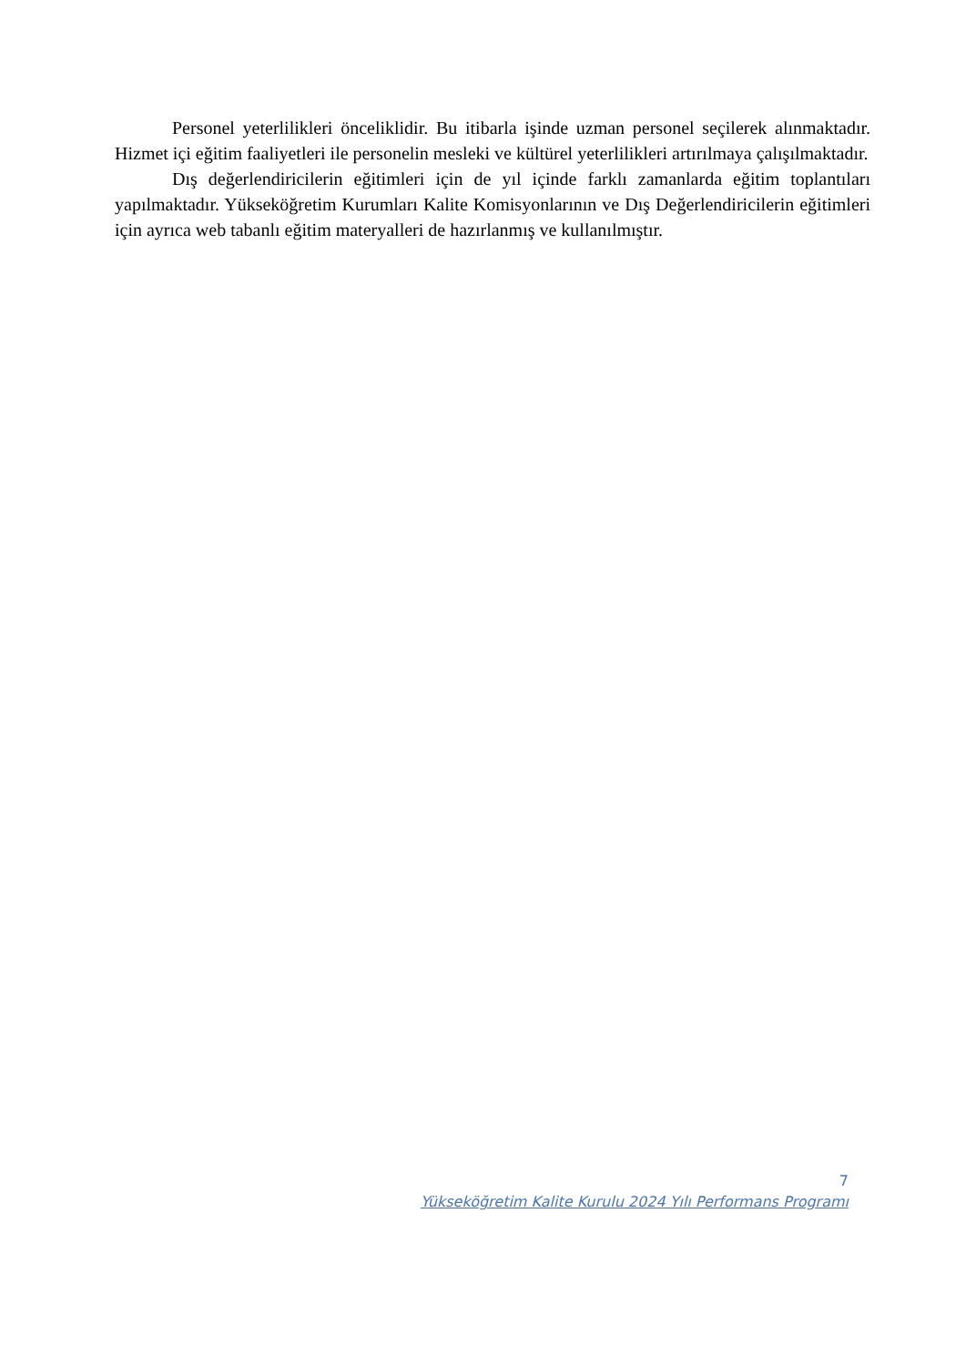Personel yeterlilikleri önceliklidir. Bu itibarla işinde uzman personel seçilerek alınmaktadır. Hizmet içi eğitim faaliyetleri ile personelin mesleki ve kültürel yeterlilikleri artırılmaya çalışılmaktadır.
Dış değerlendiricilerin eğitimleri için de yıl içinde farklı zamanlarda eğitim toplantıları yapılmaktadır. Yükseköğretim Kurumları Kalite Komisyonlarının ve Dış Değerlendiricilerin eğitimleri için ayrıca web tabanlı eğitim materyalleri de hazırlanmış ve kullanılmıştır.
7
Yükseköğretim Kalite Kurulu 2024 Yılı Performans Programı